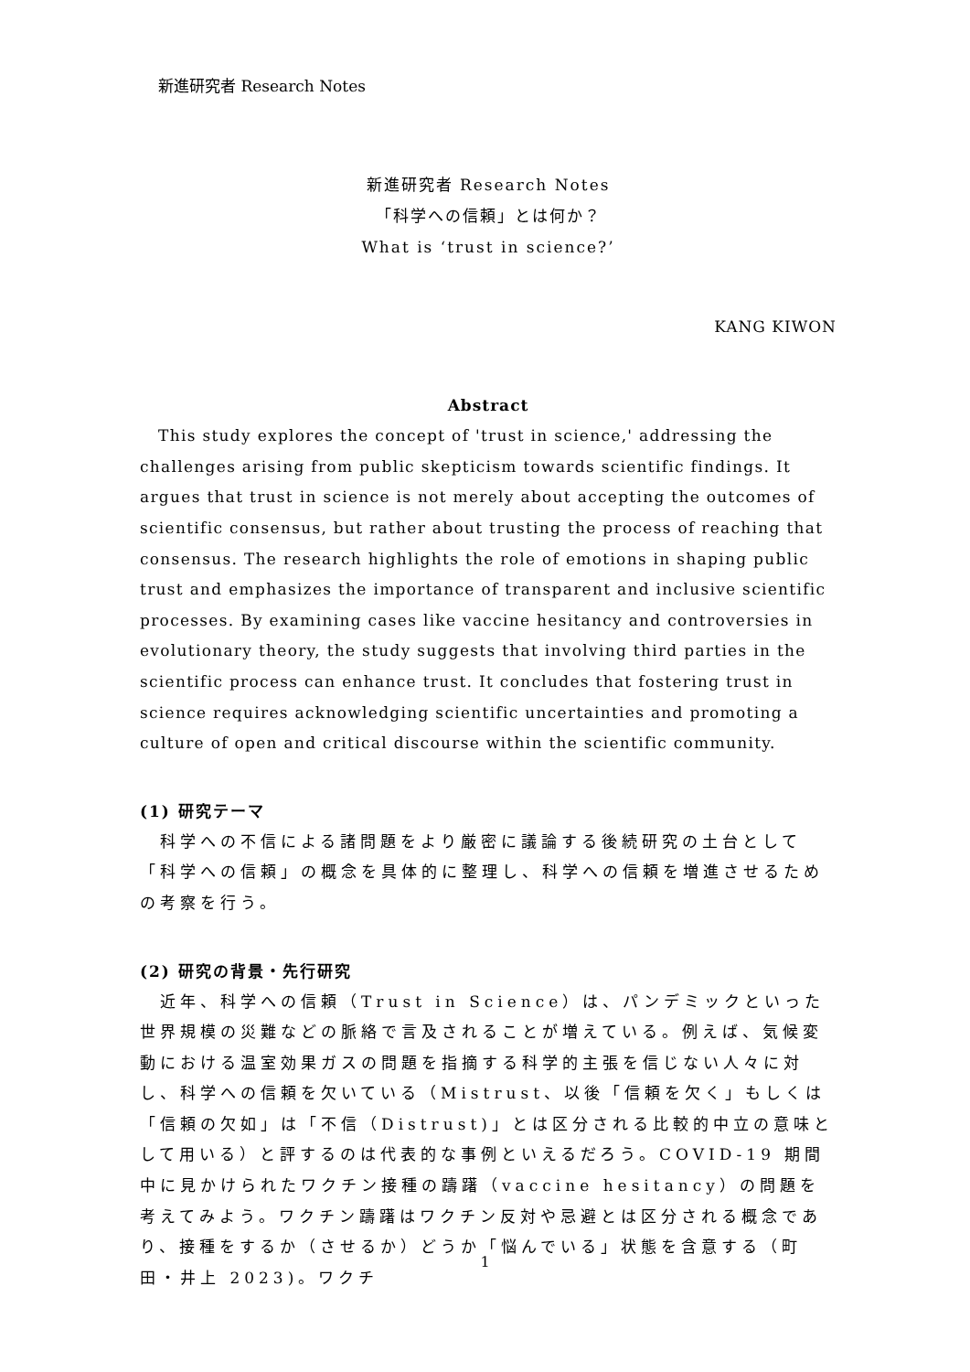新進研究者 Research Notes
新進研究者 Research Notes
「科学への信頼」とは何か？
What is ‘trust in science?’
KANG KIWON
Abstract
This study explores the concept of 'trust in science,' addressing the challenges arising from public skepticism towards scientific findings. It argues that trust in science is not merely about accepting the outcomes of scientific consensus, but rather about trusting the process of reaching that consensus. The research highlights the role of emotions in shaping public trust and emphasizes the importance of transparent and inclusive scientific processes. By examining cases like vaccine hesitancy and controversies in evolutionary theory, the study suggests that involving third parties in the scientific process can enhance trust. It concludes that fostering trust in science requires acknowledging scientific uncertainties and promoting a culture of open and critical discourse within the scientific community.
(1) 研究テーマ
　科学への不信による諸問題をより厳密に議論する後続研究の土台として「科学への信頼」の概念を具体的に整理し、科学への信頼を増進させるための考察を行う。
(2) 研究の背景・先行研究
　近年、科学への信頼（Trust in Science）は、パンデミックといった世界規模の災難などの脈絡で言及されることが増えている。例えば、気候変動における温室効果ガスの問題を指摘する科学的主張を信じない人々に対し、科学への信頼を欠いている（Mistrust、以後「信頼を欠く」もしくは「信頼の欠如」は「不信（Distrust)」とは区分される比較的中立の意味として用いる）と評するのは代表的な事例といえるだろう。COVID-19 期間中に見かけられたワクチン接種の躊躇（vaccine hesitancy）の問題を考えてみよう。ワクチン躊躇はワクチン反対や忌避とは区分される概念であり、接種をするか（させるか）どうか「悩んでいる」状態を含意する（町田・井上 2023)。ワクチ
1